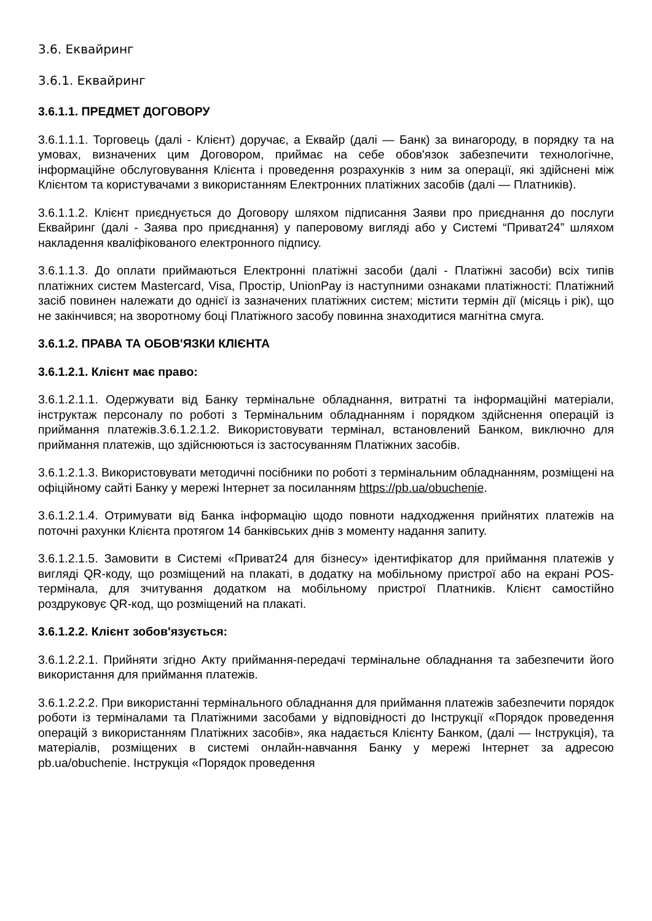3.6. Еквайринг
3.6.1. Еквайринг
3.6.1.1. ПРЕДМЕТ ДОГОВОРУ
3.6.1.1.1. Торговець (далі - Клієнт) доручає, а Еквайр (далі — Банк) за винагороду, в порядку та на умовах, визначених цим Договором, приймає на себе обов'язок забезпечити технологічне, інформаційне обслуговування Клієнта і проведення розрахунків з ним за операції, які здійснені між Клієнтом та користувачами з використанням Електронних платіжних засобів (далі — Платників).
3.6.1.1.2. Клієнт приєднується до Договору шляхом підписання Заяви про приєднання до послуги Еквайринг (далі - Заява про приєднання) у паперовому вигляді або у Системі “Приват24” шляхом накладення кваліфікованого електронного підпису.
3.6.1.1.3. До оплати приймаються Електронні платіжні засоби (далі - Платіжні засоби) всіх типів платіжних систем Mastercard, Visa, Простір, UnionPay із наступними ознаками платіжності: Платіжний засіб повинен належати до однієї із зазначених платіжних систем; містити термін дії (місяць і рік), що не закінчився; на зворотному боці Платіжного засобу повинна знаходитися магнітна смуга.
3.6.1.2. ПРАВА ТА ОБОВ'ЯЗКИ КЛІЄНТА
3.6.1.2.1. Клієнт має право:
3.6.1.2.1.1. Одержувати від Банку термінальне обладнання, витратні та інформаційні матеріали, інструктаж персоналу по роботі з Термінальним обладнанням і порядком здійснення операцій із приймання платежів.3.6.1.2.1.2. Використовувати термінал, встановлений Банком, виключно для приймання платежів, що здійснюються із застосуванням Платіжних засобів.
3.6.1.2.1.3. Використовувати методичні посібники по роботі з термінальним обладнанням, розміщені на офіційному сайті Банку у мережі Інтернет за посиланням https://pb.ua/obuchenie.
3.6.1.2.1.4. Отримувати від Банка інформацію щодо повноти надходження прийнятих платежів на поточні рахунки Клієнта протягом 14 банківських днів з моменту надання запиту.
3.6.1.2.1.5. Замовити в Системі «Приват24 для бізнесу» ідентифікатор для приймання платежів у вигляді QR-коду, що розміщений на плакаті, в додатку на мобільному пристрої або на екрані POS-термінала, для зчитування додатком на мобільному пристрої Платників. Клієнт самостійно роздруковує QR-код, що розміщений на плакаті.
3.6.1.2.2. Клієнт зобов'язується:
3.6.1.2.2.1. Прийняти згідно Акту приймання-передачі термінальне обладнання та забезпечити його використання для приймання платежів.
3.6.1.2.2.2. При використанні термінального обладнання для приймання платежів забезпечити порядок роботи із терміналами та Платіжними засобами у відповідності до Інструкції «Порядок проведення операцій з використанням Платіжних засобів», яка надається Клієнту Банком, (далі — Інструкція), та матеріалів, розміщених в системі онлайн-навчання Банку у мережі Інтернет за адресою pb.ua/obuchenie. Інструкція «Порядок проведення